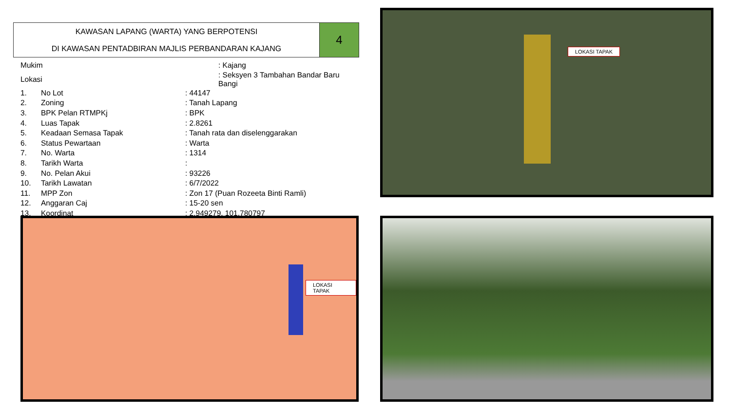KAWASAN LAPANG (WARTA) YANG BERPOTENSI
DI KAWASAN PENTADBIRAN MAJLIS PERBANDARAN KAJANG
4
| Mukim | | : Kajang |
| Lokasi | | : Seksyen 3 Tambahan Bandar Baru Bangi |
| 1. | No Lot | : 44147 |
| 2. | Zoning | : Tanah Lapang |
| 3. | BPK Pelan RTMPKj | : BPK |
| 4. | Luas Tapak | : 2.8261 |
| 5. | Keadaan Semasa Tapak | : Tanah rata dan diselenggarakan |
| 6. | Status Pewartaan | : Warta |
| 7. | No. Warta | : 1314 |
| 8. | Tarikh Warta | : |
| 9. | No. Pelan Akui | : 93226 |
| 10. | Tarikh Lawatan | : 6/7/2022 |
| 11. | MPP Zon | : Zon 17 (Puan Rozeeta Binti Ramli) |
| 12. | Anggaran Caj | : 15-20 sen |
| 13. | Koordinat | : 2.949279, 101.780797 |
LOKASI TAPAK
LOKASI TAPAK